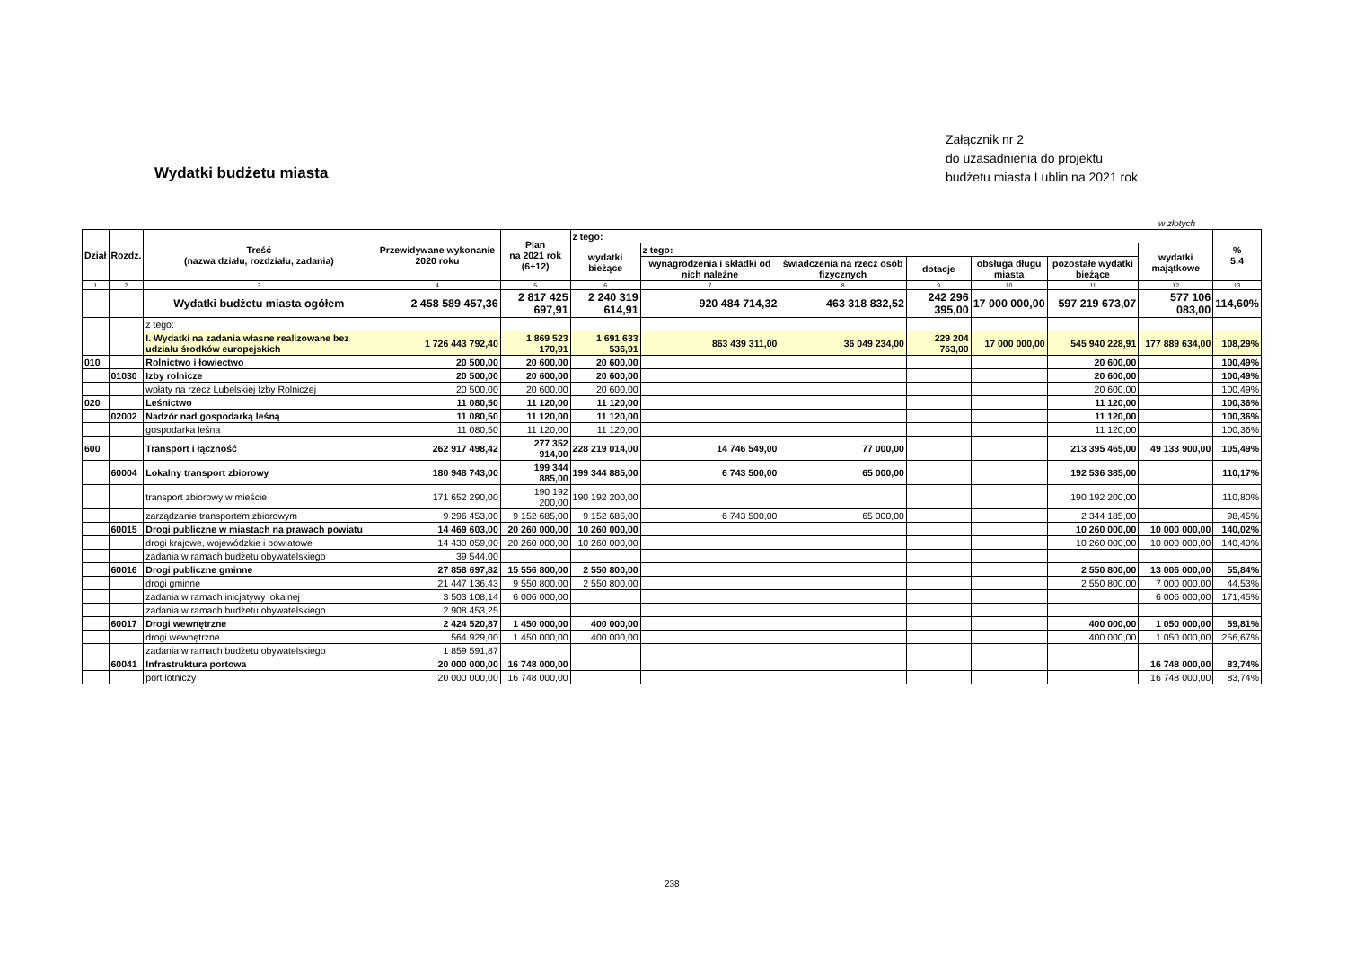Załącznik nr 2
do uzasadnienia do projektu
budżetu miasta Lublin na 2021 rok
Wydatki budżetu miasta
w złotych
| Dział | Rozdz. | Treść (nazwa działu, rozdziału, zadania) | Przewidywane wykonanie 2020 roku | Plan na 2021 rok (6+12) | z tego: | | | | | | | % 5:4 |
| --- | --- | --- | --- | --- | --- | --- | --- | --- | --- | --- | --- | --- |
| | | | | | wydatki bieżące | z tego: | | | | | wydatki majątkowe | |
| | | | | | | wynagrodzenia i składki od nich należne | świadczenia na rzecz osób fizycznych | dotacje | obsługa długu miasta | pozostałe wydatki bieżące | | |
| 1 | 2 | 3 | 4 | 5 | 6 | 7 | 8 | 9 | 10 | 11 | 12 | 13 |
| | | Wydatki budżetu miasta ogółem | 2 458 589 457,36 | 2 817 425 697,91 | 2 240 319 614,91 | 920 484 714,32 | 463 318 832,52 | 242 296 395,00 | 17 000 000,00 | 597 219 673,07 | 577 106 083,00 | 114,60% |
| | | z tego: | | | | | | | | | | |
| | | I. Wydatki na zadania własne realizowane bez udziału środków europejskich | 1 726 443 792,40 | 1 869 523 170,91 | 1 691 633 536,91 | 863 439 311,00 | 36 049 234,00 | 229 204 763,00 | 17 000 000,00 | 545 940 228,91 | 177 889 634,00 | 108,29% |
| 010 | | Rolnictwo i łowiectwo | 20 500,00 | 20 600,00 | 20 600,00 | | | | | 20 600,00 | | 100,49% |
| | 01030 | Izby rolnicze | 20 500,00 | 20 600,00 | 20 600,00 | | | | | 20 600,00 | | 100,49% |
| | | wpłaty na rzecz Lubelskiej Izby Rolniczej | 20 500,00 | 20 600,00 | 20 600,00 | | | | | 20 600,00 | | 100,49% |
| 020 | | Leśnictwo | 11 080,50 | 11 120,00 | 11 120,00 | | | | | 11 120,00 | | 100,36% |
| | 02002 | Nadzór nad gospodarką leśną | 11 080,50 | 11 120,00 | 11 120,00 | | | | | 11 120,00 | | 100,36% |
| | | gospodarka leśna | 11 080,50 | 11 120,00 | 11 120,00 | | | | | 11 120,00 | | 100,36% |
| 600 | | Transport i łączność | 262 917 498,42 | 277 352 914,00 | 228 219 014,00 | 14 746 549,00 | 77 000,00 | | | 213 395 465,00 | 49 133 900,00 | 105,49% |
| | 60004 | Lokalny transport zbiorowy | 180 948 743,00 | 199 344 885,00 | 199 344 885,00 | 6 743 500,00 | 65 000,00 | | | 192 536 385,00 | | 110,17% |
| | | transport zbiorowy w mieście | 171 652 290,00 | 190 192 200,00 | 190 192 200,00 | | | | | 190 192 200,00 | | 110,80% |
| | | zarządzanie transportem zbiorowym | 9 296 453,00 | 9 152 685,00 | 9 152 685,00 | 6 743 500,00 | 65 000,00 | | | 2 344 185,00 | | 98,45% |
| | 60015 | Drogi publiczne w miastach na prawach powiatu | 14 469 603,00 | 20 260 000,00 | 10 260 000,00 | | | | | 10 260 000,00 | 10 000 000,00 | 140,02% |
| | | drogi krajowe, wojewódzkie i powiatowe | 14 430 059,00 | 20 260 000,00 | 10 260 000,00 | | | | | 10 260 000,00 | 10 000 000,00 | 140,40% |
| | | zadania w ramach budżetu obywatelskiego | 39 544,00 | | | | | | | | | |
| | 60016 | Drogi publiczne gminne | 27 858 697,82 | 15 556 800,00 | 2 550 800,00 | | | | | 2 550 800,00 | 13 006 000,00 | 55,84% |
| | | drogi gminne | 21 447 136,43 | 9 550 800,00 | 2 550 800,00 | | | | | 2 550 800,00 | 7 000 000,00 | 44,53% |
| | | zadania w ramach inicjatywy lokalnej | 3 503 108,14 | 6 006 000,00 | | | | | | | 6 006 000,00 | 171,45% |
| | | zadania w ramach budżetu obywatelskiego | 2 908 453,25 | | | | | | | | | |
| | 60017 | Drogi wewnętrzne | 2 424 520,87 | 1 450 000,00 | 400 000,00 | | | | | 400 000,00 | 1 050 000,00 | 59,81% |
| | | drogi wewnętrzne | 564 929,00 | 1 450 000,00 | 400 000,00 | | | | | 400 000,00 | 1 050 000,00 | 256,67% |
| | | zadania w ramach budżetu obywatelskiego | 1 859 591,87 | | | | | | | | | |
| | 60041 | Infrastruktura portowa | 20 000 000,00 | 16 748 000,00 | | | | | | | 16 748 000,00 | 83,74% |
| | | port lotniczy | 20 000 000,00 | 16 748 000,00 | | | | | | | 16 748 000,00 | 83,74% |
238